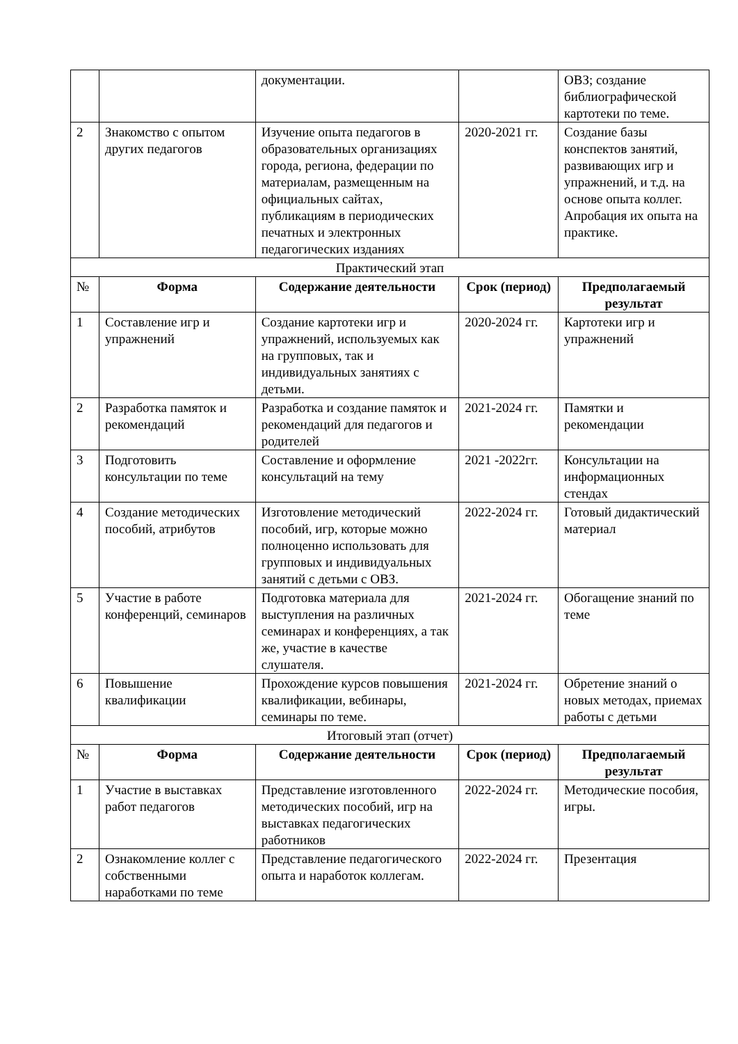| | | документации. | | ОВЗ; создание библиографической картотеки по теме. |
| 2 | Знакомство с опытом других педагогов | Изучение опыта педагогов в образовательных организациях города, региона, федерации по материалам, размещенным на официальных сайтах, публикациям в периодических печатных и электронных педагогических изданиях | 2020-2021 гг. | Создание базы конспектов занятий, развивающих игр и упражнений, и т.д. на основе опыта коллег. Апробация их опыта на практике. |
| Практический этап | | | | |
| № | Форма | Содержание деятельности | Срок (период) | Предполагаемый результат |
| 1 | Составление игр и упражнений | Создание картотеки игр и упражнений, используемых как на групповых, так и индивидуальных занятиях с детьми. | 2020-2024 гг. | Картотеки игр и упражнений |
| 2 | Разработка памяток и рекомендаций | Разработка и создание памяток и рекомендаций для педагогов и родителей | 2021-2024 гг. | Памятки и рекомендации |
| 3 | Подготовить консультации по теме | Составление и оформление консультаций на тему | 2021 -2022гг. | Консультации на информационных стендах |
| 4 | Создание методических пособий, атрибутов | Изготовление методический пособий, игр, которые можно полноценно использовать для групповых и индивидуальных занятий с детьми с ОВЗ. | 2022-2024 гг. | Готовый дидактический материал |
| 5 | Участие в работе конференций, семинаров | Подготовка материала для выступления на различных семинарах и конференциях, а так же, участие в качестве слушателя. | 2021-2024 гг. | Обогащение знаний по теме |
| 6 | Повышение квалификации | Прохождение курсов повышения квалификации, вебинары, семинары по теме. | 2021-2024 гг. | Обретение знаний о новых методах, приемах работы с детьми |
| Итоговый этап (отчет) | | | | |
| № | Форма | Содержание деятельности | Срок (период) | Предполагаемый результат |
| 1 | Участие в выставках работ педагогов | Представление изготовленного методических пособий, игр на выставках педагогических работников | 2022-2024 гг. | Методические пособия, игры. |
| 2 | Ознакомление коллег с собственными наработками по теме | Представление педагогического опыта и наработок коллегам. | 2022-2024 гг. | Презентация |